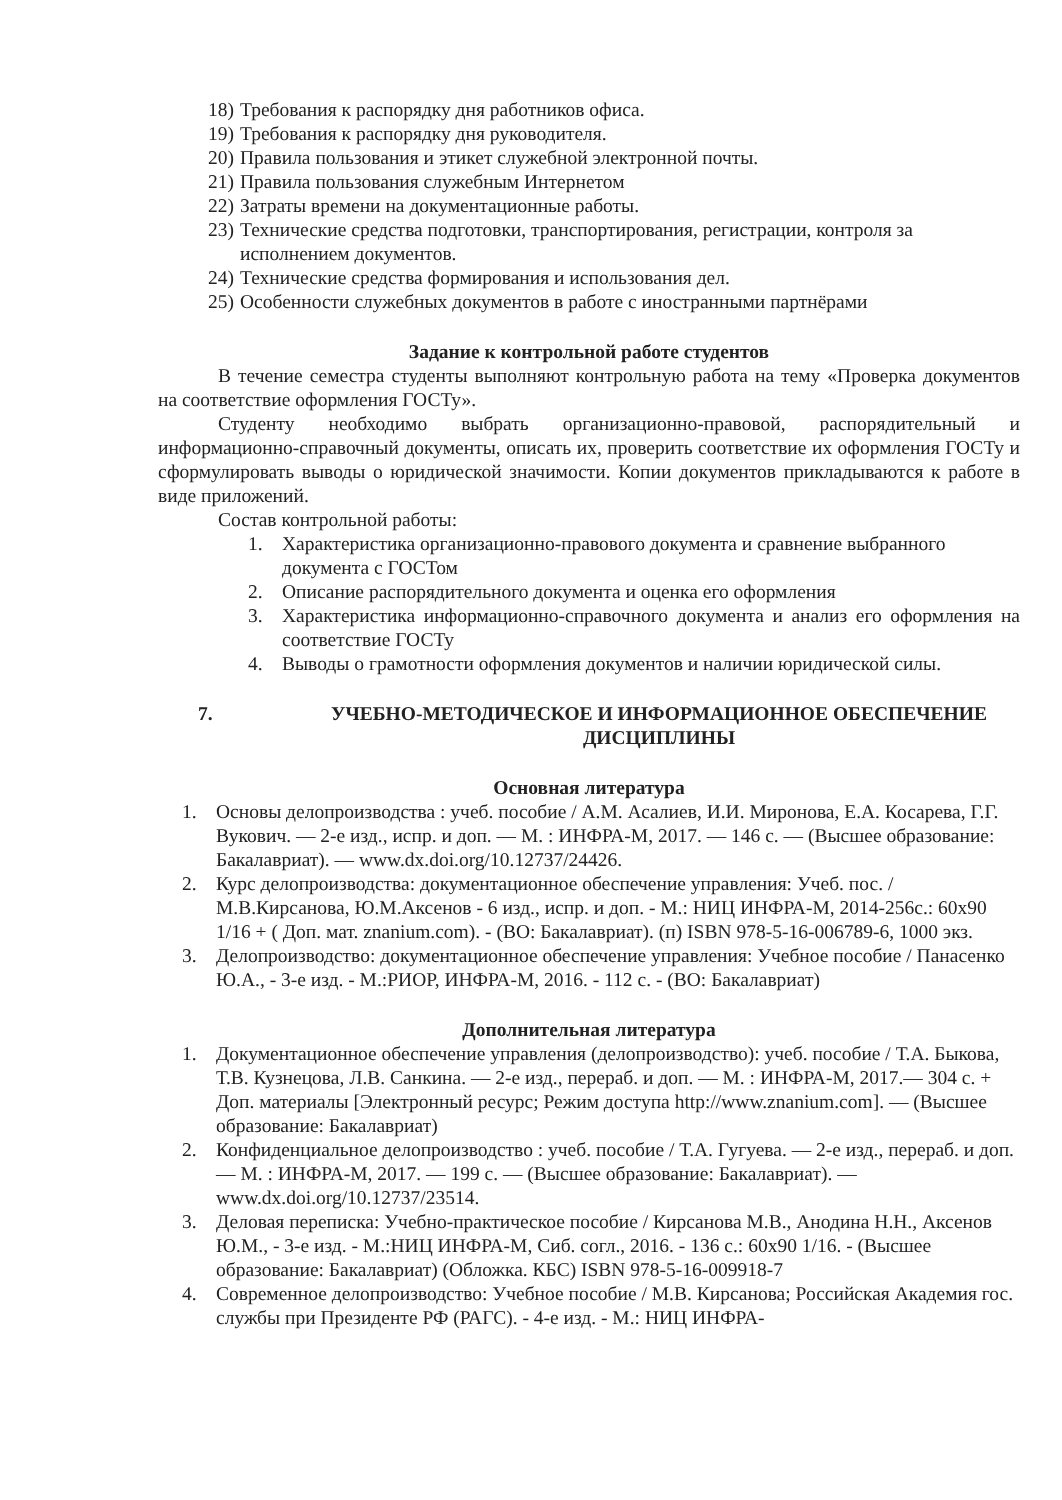18) Требования к распорядку дня работников офиса.
19) Требования к распорядку дня руководителя.
20) Правила пользования и этикет служебной электронной почты.
21) Правила пользования служебным Интернетом
22) Затраты времени на документационные работы.
23) Технические средства подготовки, транспортирования, регистрации, контроля за исполнением документов.
24) Технические средства формирования и использования дел.
25) Особенности служебных документов в работе с иностранными партнёрами
Задание к контрольной работе студентов
В течение семестра студенты выполняют контрольную работа на тему «Проверка документов на соответствие оформления ГОСТу».
Студенту необходимо выбрать организационно-правовой, распорядительный и информационно-справочный документы, описать их, проверить соответствие их оформления ГОСТу и сформулировать выводы о юридической значимости. Копии документов прикладываются к работе в виде приложений.
Состав контрольной работы:
1. Характеристика организационно-правового документа и сравнение выбранного документа с ГОСТом
2. Описание распорядительного документа и оценка его оформления
3. Характеристика информационно-справочного документа и анализ его оформления на соответствие ГОСТу
4. Выводы о грамотности оформления документов и наличии юридической силы.
7. УЧЕБНО-МЕТОДИЧЕСКОЕ И ИНФОРМАЦИОННОЕ ОБЕСПЕЧЕНИЕ ДИСЦИПЛИНЫ
Основная литература
1. Основы делопроизводства : учеб. пособие / А.М. Асалиев, И.И. Миронова, Е.А. Косарева, Г.Г. Вукович. — 2-е изд., испр. и доп. — М. : ИНФРА-М, 2017. — 146 с. — (Высшее образование: Бакалавриат). — www.dx.doi.org/10.12737/24426.
2. Курс делопроизводства: документационное обеспечение управления: Учеб. пос. / М.В.Кирсанова, Ю.М.Аксенов - 6 изд., испр. и доп. - М.: НИЦ ИНФРА-М, 2014-256с.: 60x90 1/16 + ( Доп. мат. znanium.com). - (ВО: Бакалавриат). (п) ISBN 978-5-16-006789-6, 1000 экз.
3. Делопроизводство: документационное обеспечение управления: Учебное пособие / Панасенко Ю.А., - 3-е изд. - М.:РИОР, ИНФРА-М, 2016. - 112 с. - (ВО: Бакалавриат)
Дополнительная литература
1. Документационное обеспечение управления (делопроизводство): учеб. пособие / Т.А. Быкова, Т.В. Кузнецова, Л.В. Санкина. — 2-е изд., перераб. и доп. — М. : ИНФРА-М, 2017.— 304 с. + Доп. материалы [Электронный ресурс; Режим доступа http://www.znanium.com]. — (Высшее образование: Бакалавриат)
2. Конфиденциальное делопроизводство : учеб. пособие / Т.А. Гугуева. — 2-е изд., перераб. и доп. — М. : ИНФРА-М, 2017. — 199 с. — (Высшее образование: Бакалавриат). — www.dx.doi.org/10.12737/23514.
3. Деловая переписка: Учебно-практическое пособие / Кирсанова М.В., Анодина Н.Н., Аксенов Ю.М., - 3-е изд. - М.:НИЦ ИНФРА-М, Сиб. согл., 2016. - 136 с.: 60x90 1/16. - (Высшее образование: Бакалавриат) (Обложка. КБС) ISBN 978-5-16-009918-7
4. Современное делопроизводство: Учебное пособие / М.В. Кирсанова; Российская Академия гос. службы при Президенте РФ (РАГС). - 4-е изд. - М.: НИЦ ИНФРА-